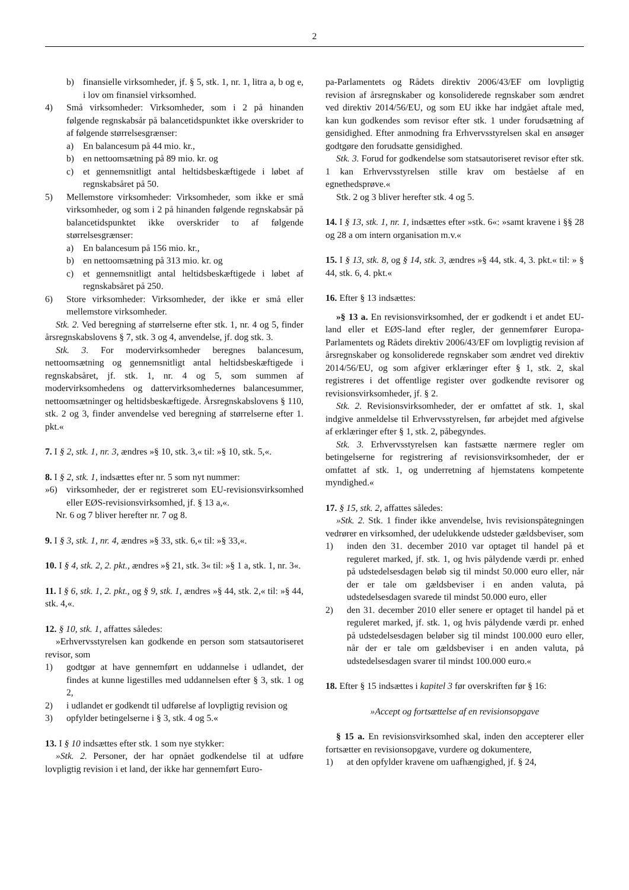2
b) finansielle virksomheder, jf. § 5, stk. 1, nr. 1, litra a, b og e, i lov om finansiel virksomhed.
4) Små virksomheder: Virksomheder, som i 2 på hinanden følgende regnskabsår på balancetidspunktet ikke overskrider to af følgende størrelsesgrænser:
a) En balancesum på 44 mio. kr.,
b) en nettoomsætning på 89 mio. kr. og
c) et gennemsnitligt antal heltidsbeskæftigede i løbet af regnskabsåret på 50.
5) Mellemstore virksomheder: Virksomheder, som ikke er små virksomheder, og som i 2 på hinanden følgende regnskabsår på balancetidspunktet ikke overskrider to af følgende størrelsesgrænser:
a) En balancesum på 156 mio. kr.,
b) en nettoomsætning på 313 mio. kr. og
c) et gennemsnitligt antal heltidsbeskæftigede i løbet af regnskabsåret på 250.
6) Store virksomheder: Virksomheder, der ikke er små eller mellemstore virksomheder.
Stk. 2. Ved beregning af størrelserne efter stk. 1, nr. 4 og 5, finder årsregnskabslovens § 7, stk. 3 og 4, anvendelse, jf. dog stk. 3.
Stk. 3. For modervirksomheder beregnes balancesum, nettoomsætning og gennemsnitligt antal heltidsbeskæftigede i regnskabsåret, jf. stk. 1, nr. 4 og 5, som summen af modervirksomhedens og dattervirksomhedernes balancesummer, nettoomsætninger og heltidsbeskæftigede. Årsregnskabslovens § 110, stk. 2 og 3, finder anvendelse ved beregning af størrelserne efter 1. pkt.«
7. I § 2, stk. 1, nr. 3, ændres »§ 10, stk. 3,« til: »§ 10, stk. 5,«.
8. I § 2, stk. 1, indsættes efter nr. 5 som nyt nummer:
»6) virksomheder, der er registreret som EU-revisionsvirksomhed eller EØS-revisionsvirksomhed, jf. § 13 a,«.
Nr. 6 og 7 bliver herefter nr. 7 og 8.
9. I § 3, stk. 1, nr. 4, ændres »§ 33, stk. 6,« til: »§ 33,«.
10. I § 4, stk. 2, 2. pkt., ændres »§ 21, stk. 3« til: »§ 1 a, stk. 1, nr. 3«.
11. I § 6, stk. 1, 2. pkt., og § 9, stk. 1, ændres »§ 44, stk. 2,« til: »§ 44, stk. 4,«.
12. § 10, stk. 1, affattes således:
»Erhvervsstyrelsen kan godkende en person som statsautoriseret revisor, som
1) godtgør at have gennemført en uddannelse i udlandet, der findes at kunne ligestilles med uddannelsen efter § 3, stk. 1 og 2,
2) i udlandet er godkendt til udførelse af lovpligtig revision og
3) opfylder betingelserne i § 3, stk. 4 og 5.«
13. I § 10 indsættes efter stk. 1 som nye stykker:
»Stk. 2. Personer, der har opnået godkendelse til at udføre lovpligtig revision i et land, der ikke har gennemført Euro-
pa-Parlamentets og Rådets direktiv 2006/43/EF om lovpligtig revision af årsregnskaber og konsoliderede regnskaber som ændret ved direktiv 2014/56/EU, og som EU ikke har indgået aftale med, kan kun godkendes som revisor efter stk. 1 under forudsætning af gensidighed. Efter anmodning fra Erhvervsstyrelsen skal en ansøger godtgøre den forudsatte gensidighed.
Stk. 3. Forud for godkendelse som statsautoriseret revisor efter stk. 1 kan Erhvervsstyrelsen stille krav om beståelse af en egnethedsprøve.«
Stk. 2 og 3 bliver herefter stk. 4 og 5.
14. I § 13, stk. 1, nr. 1, indsættes efter »stk. 6«: »samt kravene i §§ 28 og 28 a om intern organisation m.v.«
15. I § 13, stk. 8, og § 14, stk. 3, ændres »§ 44, stk. 4, 3. pkt.« til: » § 44, stk. 6, 4. pkt.«
16. Efter § 13 indsættes:
»§ 13 a. En revisionsvirksomhed, der er godkendt i et andet EU-land eller et EØS-land efter regler, der gennemfører Europa-Parlamentets og Rådets direktiv 2006/43/EF om lovpligtig revision af årsregnskaber og konsoliderede regnskaber som ændret ved direktiv 2014/56/EU, og som afgiver erklæringer efter § 1, stk. 2, skal registreres i det offentlige register over godkendte revisorer og revisionsvirksomheder, jf. § 2.
Stk. 2. Revisionsvirksomheder, der er omfattet af stk. 1, skal indgive anmeldelse til Erhvervsstyrelsen, før arbejdet med afgivelse af erklæringer efter § 1, stk. 2, påbegyndes.
Stk. 3. Erhvervsstyrelsen kan fastsætte nærmere regler om betingelserne for registrering af revisionsvirksomheder, der er omfattet af stk. 1, og underretning af hjemstatens kompetente myndighed.«
17. § 15, stk. 2, affattes således:
»Stk. 2. Stk. 1 finder ikke anvendelse, hvis revisionspåtegningen vedrører en virksomhed, der udelukkende udsteder gældsbeviser, som
1) inden den 31. december 2010 var optaget til handel på et reguleret marked, jf. stk. 1, og hvis pålydende værdi pr. enhed på udstedelsesdagen beløb sig til mindst 50.000 euro eller, når der er tale om gældsbeviser i en anden valuta, på udstedelsesdagen svarede til mindst 50.000 euro, eller
2) den 31. december 2010 eller senere er optaget til handel på et reguleret marked, jf. stk. 1, og hvis pålydende værdi pr. enhed på udstedelsesdagen beløber sig til mindst 100.000 euro eller, når der er tale om gældsbeviser i en anden valuta, på udstedelsesdagen svarer til mindst 100.000 euro.«
18. Efter § 15 indsættes i kapitel 3 før overskriften før § 16:
»Accept og fortsættelse af en revisionsopgave
§ 15 a. En revisionsvirksomhed skal, inden den accepterer eller fortsætter en revisionsopgave, vurdere og dokumentere,
1) at den opfylder kravene om uafhængighed, jf. § 24,